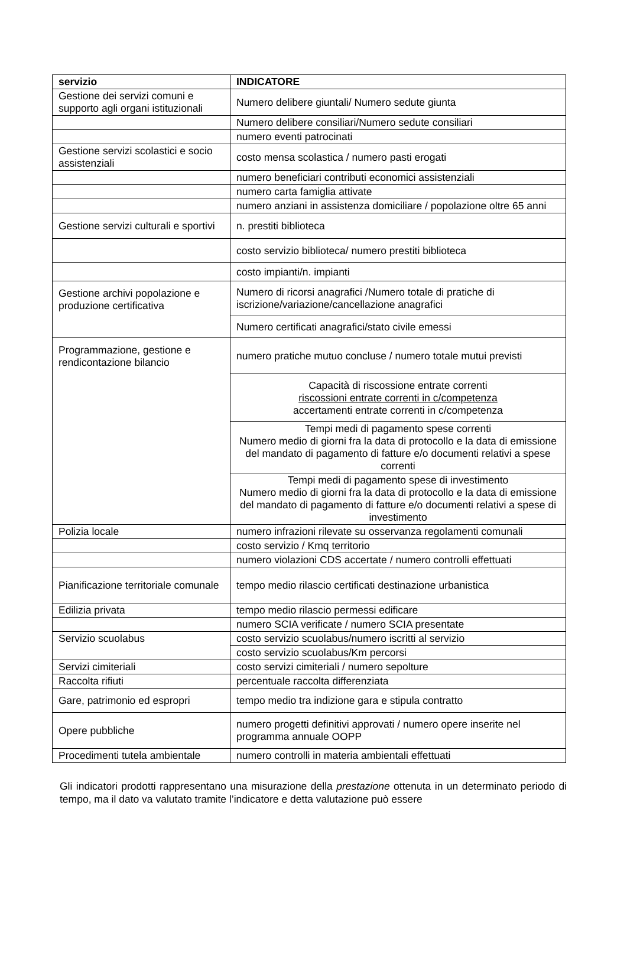| servizio | INDICATORE |
| --- | --- |
| Gestione dei servizi comuni e supporto agli organi istituzionali | Numero delibere giuntali/ Numero sedute giunta |
| | Numero delibere consiliari/Numero sedute consiliari |
| | numero eventi patrocinati |
| Gestione servizi scolastici e socio assistenziali | costo mensa scolastica / numero pasti erogati |
| | numero beneficiari contributi economici assistenziali |
| | numero carta famiglia attivate |
| | numero anziani in assistenza domiciliare / popolazione oltre 65 anni |
| Gestione servizi culturali e sportivi | n. prestiti biblioteca |
| | costo servizio biblioteca/ numero prestiti biblioteca |
| | costo impianti/n. impianti |
| Gestione archivi popolazione e produzione certificativa | Numero di ricorsi anagrafici /Numero totale di pratiche di iscrizione/variazione/cancellazione anagrafici |
| | Numero certificati anagrafici/stato civile emessi |
| Programmazione, gestione e rendicontazione bilancio | numero pratiche mutuo concluse / numero totale mutui previsti |
| | Capacità di riscossione entrate correnti riscossioni entrate correnti in c/competenza accertamenti entrate correnti in c/competenza |
| | Tempi medi di pagamento spese correnti Numero medio di giorni fra la data di protocollo e la data di emissione del mandato di pagamento di fatture e/o documenti relativi a spese correnti |
| | Tempi medi di pagamento spese di investimento Numero medio di giorni fra la data di protocollo e la data di emissione del mandato di pagamento di fatture e/o documenti relativi a spese di investimento |
| Polizia locale | numero infrazioni rilevate su osservanza regolamenti comunali |
| | costo servizio / Kmq territorio |
| | numero violazioni CDS accertate / numero controlli effettuati |
| Pianificazione territoriale comunale | tempo medio rilascio certificati destinazione urbanistica |
| Edilizia privata | tempo medio rilascio permessi edificare |
| | numero SCIA verificate / numero SCIA presentate |
| Servizio scuolabus | costo servizio scuolabus/numero iscritti al servizio |
| | costo servizio scuolabus/Km percorsi |
| Servizi cimiteriali | costo servizi cimiteriali / numero sepolture |
| Raccolta rifiuti | percentuale raccolta differenziata |
| Gare, patrimonio ed espropri | tempo medio tra indizione gara e stipula contratto |
| Opere pubbliche | numero progetti definitivi approvati / numero opere inserite nel programma annuale OOPP |
| Procedimenti tutela ambientale | numero controlli in materia ambientali effettuati |
Gli indicatori prodotti rappresentano una misurazione della prestazione ottenuta in un determinato periodo di tempo, ma il dato va valutato tramite l’indicatore e detta valutazione può essere